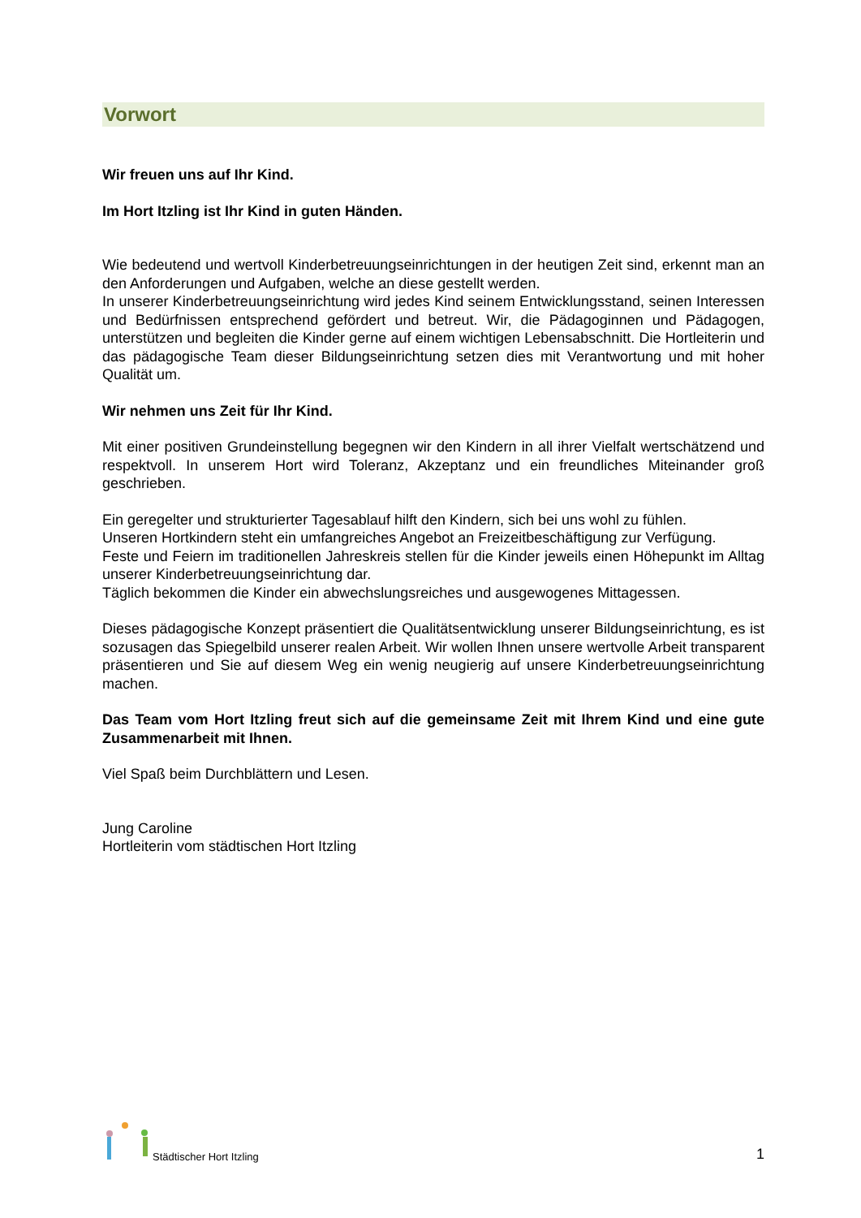Vorwort
Wir freuen uns auf Ihr Kind.
Im Hort Itzling ist Ihr Kind in guten Händen.
Wie bedeutend und wertvoll Kinderbetreuungseinrichtungen in der heutigen Zeit sind, erkennt man an den Anforderungen und Aufgaben, welche an diese gestellt werden.
In unserer Kinderbetreuungseinrichtung wird jedes Kind seinem Entwicklungsstand, seinen Interessen und Bedürfnissen entsprechend gefördert und betreut. Wir, die Pädagoginnen und Pädagogen, unterstützen und begleiten die Kinder gerne auf einem wichtigen Lebensabschnitt. Die Hortleiterin und das pädagogische Team dieser Bildungseinrichtung setzen dies mit Verantwortung und mit hoher Qualität um.
Wir nehmen uns Zeit für Ihr Kind.
Mit einer positiven Grundeinstellung begegnen wir den Kindern in all ihrer Vielfalt wertschätzend und respektvoll. In unserem Hort wird Toleranz, Akzeptanz und ein freundliches Miteinander groß geschrieben.
Ein geregelter und strukturierter Tagesablauf hilft den Kindern, sich bei uns wohl zu fühlen.
Unseren Hortkindern steht ein umfangreiches Angebot an Freizeitbeschäftigung zur Verfügung.
Feste und Feiern im traditionellen Jahreskreis stellen für die Kinder jeweils einen Höhepunkt im Alltag unserer Kinderbetreuungseinrichtung dar.
Täglich bekommen die Kinder ein abwechslungsreiches und ausgewogenes Mittagessen.
Dieses pädagogische Konzept präsentiert die Qualitätsentwicklung unserer Bildungseinrichtung, es ist sozusagen das Spiegelbild unserer realen Arbeit. Wir wollen Ihnen unsere wertvolle Arbeit transparent präsentieren und Sie auf diesem Weg ein wenig neugierig auf unsere Kinderbetreuungseinrichtung machen.
Das Team vom Hort Itzling freut sich auf die gemeinsame Zeit mit Ihrem Kind und eine gute Zusammenarbeit mit Ihnen.
Viel Spaß beim Durchblättern und Lesen.
Jung Caroline
Hortleiterin vom städtischen Hort Itzling
Städtischer Hort Itzling
1